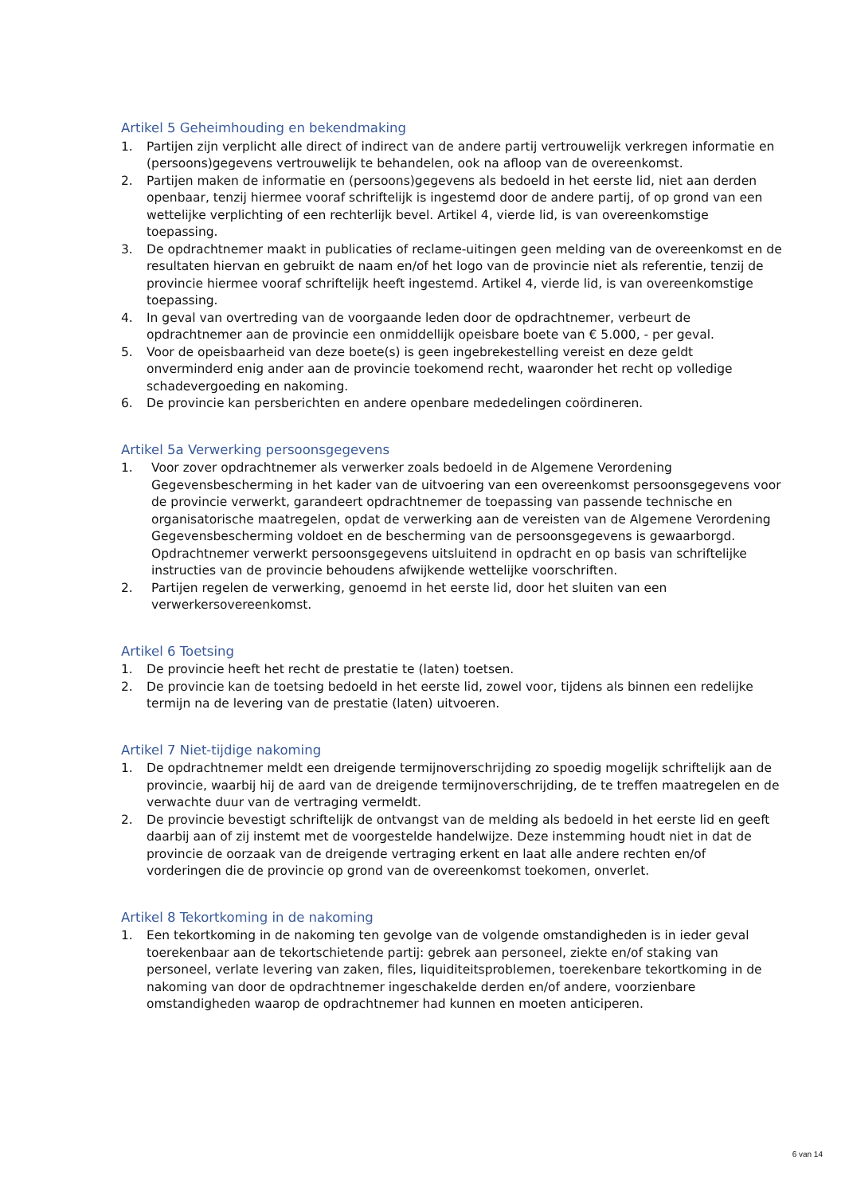Artikel 5 Geheimhouding en bekendmaking
1. Partijen zijn verplicht alle direct of indirect van de andere partij vertrouwelijk verkregen informatie en (persoons)gegevens vertrouwelijk te behandelen, ook na afloop van de overeenkomst.
2. Partijen maken de informatie en (persoons)gegevens als bedoeld in het eerste lid, niet aan derden openbaar, tenzij hiermee vooraf schriftelijk is ingestemd door de andere partij, of op grond van een wettelijke verplichting of een rechterlijk bevel. Artikel 4, vierde lid, is van overeenkomstige toepassing.
3. De opdrachtnemer maakt in publicaties of reclame-uitingen geen melding van de overeenkomst en de resultaten hiervan en gebruikt de naam en/of het logo van de provincie niet als referentie, tenzij de provincie hiermee vooraf schriftelijk heeft ingestemd. Artikel 4, vierde lid, is van overeenkomstige toepassing.
4. In geval van overtreding van de voorgaande leden door de opdrachtnemer, verbeurt de opdrachtnemer aan de provincie een onmiddellijk opeisbare boete van € 5.000, - per geval.
5. Voor de opeisbaarheid van deze boete(s) is geen ingebrekestelling vereist en deze geldt onverminderd enig ander aan de provincie toekomend recht, waaronder het recht op volledige schadevergoeding en nakoming.
6. De provincie kan persberichten en andere openbare mededelingen coördineren.
Artikel 5a Verwerking persoonsgegevens
1. Voor zover opdrachtnemer als verwerker zoals bedoeld in de Algemene Verordening Gegevensbescherming in het kader van de uitvoering van een overeenkomst persoonsgegevens voor de provincie verwerkt, garandeert opdrachtnemer de toepassing van passende technische en organisatorische maatregelen, opdat de verwerking aan de vereisten van de Algemene Verordening Gegevensbescherming voldoet en de bescherming van de persoonsgegevens is gewaarborgd. Opdrachtnemer verwerkt persoonsgegevens uitsluitend in opdracht en op basis van schriftelijke instructies van de provincie behoudens afwijkende wettelijke voorschriften.
2. Partijen regelen de verwerking, genoemd in het eerste lid, door het sluiten van een verwerkersovereenkomst.
Artikel 6 Toetsing
1. De provincie heeft het recht de prestatie te (laten) toetsen.
2. De provincie kan de toetsing bedoeld in het eerste lid, zowel voor, tijdens als binnen een redelijke termijn na de levering van de prestatie (laten) uitvoeren.
Artikel 7 Niet-tijdige nakoming
1. De opdrachtnemer meldt een dreigende termijnoverschrijding zo spoedig mogelijk schriftelijk aan de provincie, waarbij hij de aard van de dreigende termijnoverschrijding, de te treffen maatregelen en de verwachte duur van de vertraging vermeldt.
2. De provincie bevestigt schriftelijk de ontvangst van de melding als bedoeld in het eerste lid en geeft daarbij aan of zij instemt met de voorgestelde handelwijze. Deze instemming houdt niet in dat de provincie de oorzaak van de dreigende vertraging erkent en laat alle andere rechten en/of vorderingen die de provincie op grond van de overeenkomst toekomen, onverlet.
Artikel 8 Tekortkoming in de nakoming
1. Een tekortkoming in de nakoming ten gevolge van de volgende omstandigheden is in ieder geval toerekenbaar aan de tekortschietende partij: gebrek aan personeel, ziekte en/of staking van personeel, verlate levering van zaken, files, liquiditeitsproblemen, toerekenbare tekortkoming in de nakoming van door de opdrachtnemer ingeschakelde derden en/of andere, voorzienbare omstandigheden waarop de opdrachtnemer had kunnen en moeten anticiperen.
6 van 14